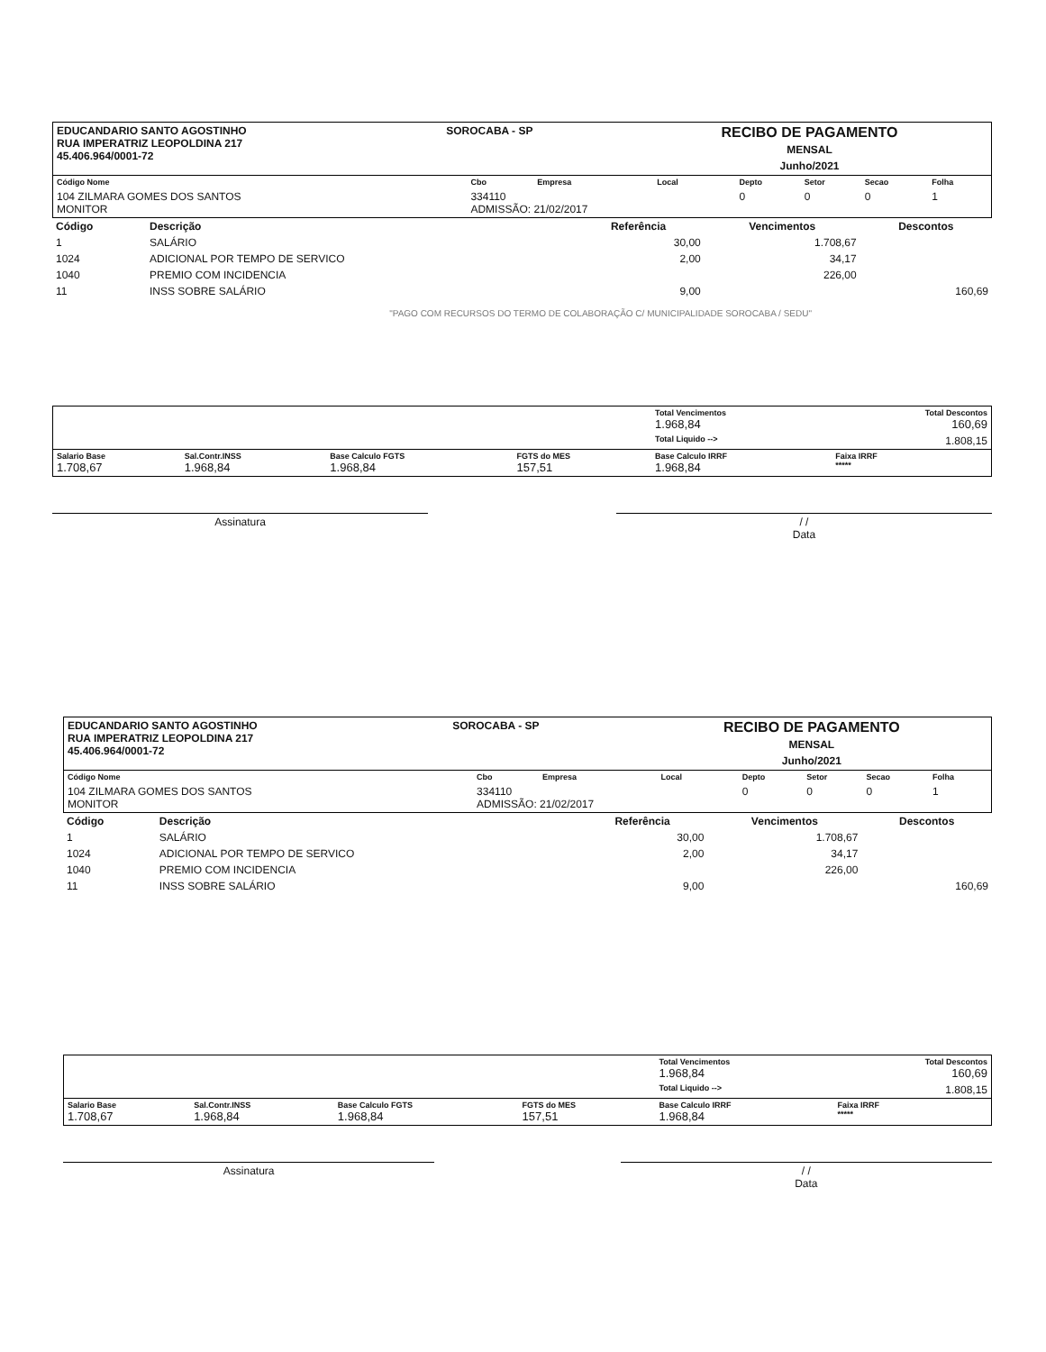| EDUCANDARIO SANTO AGOSTINHO RUA IMPERATRIZ LEOPOLDINA 217 45.406.964/0001-72 | SOROCABA - SP | RECIBO DE PAGAMENTO MENSAL Junho/2021 |
| Código Nome | Cbo | Empresa | Local | Depto | Setor | Secao | Folha |
| 104 ZILMARA GOMES DOS SANTOS MONITOR | 334110 ADMISSÃO: 21/02/2017 | | | 0 | 0 | 0 | 1 |
| Código | Descrição | Referência | Vencimentos | Descontos |
| --- | --- | --- | --- | --- |
| 1 | SALÁRIO | 30,00 | 1.708,67 | |
| 1024 | ADICIONAL POR TEMPO DE SERVICO | 2,00 | 34,17 | |
| 1040 | PREMIO COM INCIDENCIA | | 226,00 | |
| 11 | INSS SOBRE SALÁRIO | 9,00 | | 160,69 |
"PAGO COM RECURSOS DO TERMO DE COLABORAÇÃO C/ MUNICIPALIDADE SOROCABA / SEDU"
| | | | | Total Vencimentos 1.968,84 | Total Descontos 160,69 |
| | | | | Total Liquido --> | 1.808,15 |
| Salario Base 1.708,67 | Sal.Contr.INSS 1.968,84 | Base Calculo FGTS 1.968,84 | FGTS do MES 157,51 | Base Calculo IRRF 1.968,84 | Faixa IRRF ***** |
Assinatura / /
Data
| EDUCANDARIO SANTO AGOSTINHO RUA IMPERATRIZ LEOPOLDINA 217 45.406.964/0001-72 | SOROCABA - SP | RECIBO DE PAGAMENTO MENSAL Junho/2021 |
| Código Nome | Cbo | Empresa | Local | Depto | Setor | Secao | Folha |
| 104 ZILMARA GOMES DOS SANTOS MONITOR | 334110 ADMISSÃO: 21/02/2017 | | | 0 | 0 | 0 | 1 |
| Código | Descrição | Referência | Vencimentos | Descontos |
| --- | --- | --- | --- | --- |
| 1 | SALÁRIO | 30,00 | 1.708,67 | |
| 1024 | ADICIONAL POR TEMPO DE SERVICO | 2,00 | 34,17 | |
| 1040 | PREMIO COM INCIDENCIA | | 226,00 | |
| 11 | INSS SOBRE SALÁRIO | 9,00 | | 160,69 |
| | | | | Total Vencimentos 1.968,84 | Total Descontos 160,69 |
| | | | | Total Liquido --> | 1.808,15 |
| Salario Base 1.708,67 | Sal.Contr.INSS 1.968,84 | Base Calculo FGTS 1.968,84 | FGTS do MES 157,51 | Base Calculo IRRF 1.968,84 | Faixa IRRF ***** |
Assinatura / /
Data